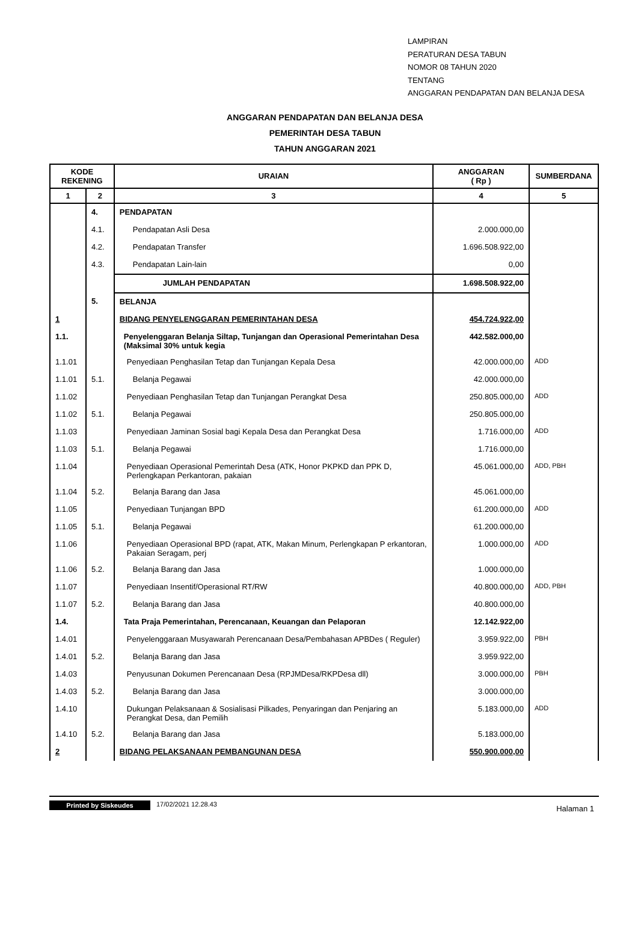LAMPIRAN
PERATURAN DESA TABUN
NOMOR 08 TAHUN 2020
TENTANG
ANGGARAN PENDAPATAN DAN BELANJA DESA
ANGGARAN PENDAPATAN DAN BELANJA DESA
PEMERINTAH DESA TABUN
TAHUN ANGGARAN 2021
| KODE REKENING | | URAIAN | ANGGARAN ( Rp ) | SUMBERDANA |
| --- | --- | --- | --- | --- |
| 1 | 2 | 3 | 4 | 5 |
| | 4. | PENDAPATAN | | |
| | 4.1. | Pendapatan Asli Desa | 2.000.000,00 | |
| | 4.2. | Pendapatan Transfer | 1.696.508.922,00 | |
| | 4.3. | Pendapatan Lain-lain | 0,00 | |
| | | JUMLAH PENDAPATAN | 1.698.508.922,00 | |
| | 5. | BELANJA | | |
| 1 | | BIDANG PENYELENGGARAN PEMERINTAHAN DESA | 454.724.922,00 | |
| 1.1. | | Penyelenggaran Belanja Siltap, Tunjangan dan Operasional Pemerintahan Desa (Maksimal 30% untuk kegia | 442.582.000,00 | |
| 1.1.01 | | Penyediaan Penghasilan Tetap dan Tunjangan Kepala Desa | 42.000.000,00 | ADD |
| 1.1.01 | 5.1. | Belanja Pegawai | 42.000.000,00 | |
| 1.1.02 | | Penyediaan Penghasilan Tetap dan Tunjangan Perangkat Desa | 250.805.000,00 | ADD |
| 1.1.02 | 5.1. | Belanja Pegawai | 250.805.000,00 | |
| 1.1.03 | | Penyediaan Jaminan Sosial bagi Kepala Desa dan Perangkat Desa | 1.716.000,00 | ADD |
| 1.1.03 | 5.1. | Belanja Pegawai | 1.716.000,00 | |
| 1.1.04 | | Penyediaan Operasional Pemerintah Desa (ATK, Honor PKPKD dan PPK D, Perlengkapan Perkantoran, pakaian | 45.061.000,00 | ADD, PBH |
| 1.1.04 | 5.2. | Belanja Barang dan Jasa | 45.061.000,00 | |
| 1.1.05 | | Penyediaan Tunjangan BPD | 61.200.000,00 | ADD |
| 1.1.05 | 5.1. | Belanja Pegawai | 61.200.000,00 | |
| 1.1.06 | | Penyediaan Operasional BPD (rapat, ATK, Makan Minum, Perlengkapan P erkantoran, Pakaian Seragam, perj | 1.000.000,00 | ADD |
| 1.1.06 | 5.2. | Belanja Barang dan Jasa | 1.000.000,00 | |
| 1.1.07 | | Penyediaan Insentif/Operasional RT/RW | 40.800.000,00 | ADD, PBH |
| 1.1.07 | 5.2. | Belanja Barang dan Jasa | 40.800.000,00 | |
| 1.4. | | Tata Praja Pemerintahan, Perencanaan, Keuangan dan Pelaporan | 12.142.922,00 | |
| 1.4.01 | | Penyelenggaraan Musyawarah Perencanaan Desa/Pembahasan APBDes ( Reguler) | 3.959.922,00 | PBH |
| 1.4.01 | 5.2. | Belanja Barang dan Jasa | 3.959.922,00 | |
| 1.4.03 | | Penyusunan Dokumen Perencanaan Desa (RPJMDesa/RKPDesa dll) | 3.000.000,00 | PBH |
| 1.4.03 | 5.2. | Belanja Barang dan Jasa | 3.000.000,00 | |
| 1.4.10 | | Dukungan Pelaksanaan & Sosialisasi Pilkades, Penyaringan dan Penjaring an Perangkat Desa, dan Pemilih | 5.183.000,00 | ADD |
| 1.4.10 | 5.2. | Belanja Barang dan Jasa | 5.183.000,00 | |
| 2 | | BIDANG PELAKSANAAN PEMBANGUNAN DESA | 550.900.000,00 | |
Printed by Siskeudes 17/02/2021 12.28.43 Halaman 1